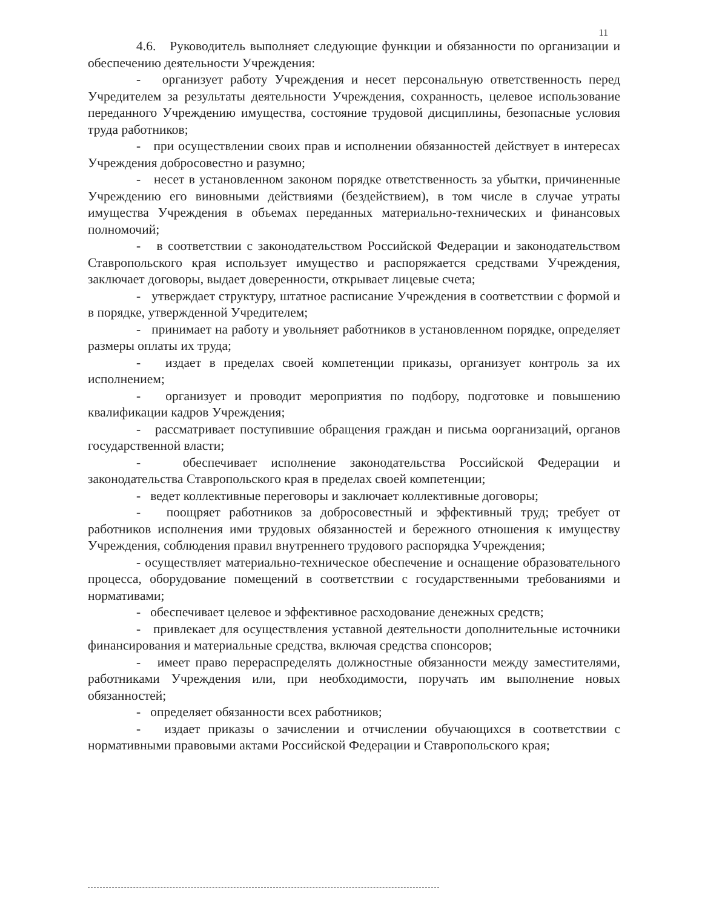11
4.6. Руководитель выполняет следующие функции и обязанности по организации и обеспечению деятельности Учреждения:
- организует работу Учреждения и несет персональную ответственность перед Учредителем за результаты деятельности Учреждения, сохранность, целевое использование переданного Учреждению имущества, состояние трудовой дисциплины, безопасные условия труда работников;
- при осуществлении своих прав и исполнении обязанностей действует в интересах Учреждения добросовестно и разумно;
- несет в установленном законом порядке ответственность за убытки, причиненные Учреждению его виновными действиями (бездействием), в том числе в случае утраты имущества Учреждения в объемах переданных материально-технических и финансовых полномочий;
- в соответствии с законодательством Российской Федерации и законодательством Ставропольского края использует имущество и распоряжается средствами Учреждения, заключает договоры, выдает доверенности, открывает лицевые счета;
- утверждает структуру, штатное расписание Учреждения в соответствии с формой и в порядке, утвержденной Учредителем;
- принимает на работу и увольняет работников в установленном порядке, определяет размеры оплаты их труда;
- издает в пределах своей компетенции приказы, организует контроль за их исполнением;
- организует и проводит мероприятия по подбору, подготовке и повышению квалификации кадров Учреждения;
- рассматривает поступившие обращения граждан и письма оорганизаций, органов государственной власти;
- обеспечивает исполнение законодательства Российской Федерации и законодательства Ставропольского края в пределах своей компетенции;
- ведет коллективные переговоры и заключает коллективные договоры;
- поощряет работников за добросовестный и эффективный труд; требует от работников исполнения ими трудовых обязанностей и бережного отношения к имуществу Учреждения, соблюдения правил внутреннего трудового распорядка Учреждения;
- осуществляет материально-техническое обеспечение и оснащение образовательного процесса, оборудование помещений в соответствии с государственными требованиями и нормативами;
- обеспечивает целевое и эффективное расходование денежных средств;
- привлекает для осуществления уставной деятельности дополнительные источники финансирования и материальные средства, включая средства спонсоров;
- имеет право перераспределять должностные обязанности между заместителями, работниками Учреждения или, при необходимости, поручать им выполнение новых обязанностей;
- определяет обязанности всех работников;
- издает приказы о зачислении и отчислении обучающихся в соответствии с нормативными правовыми актами Российской Федерации и Ставропольского края;